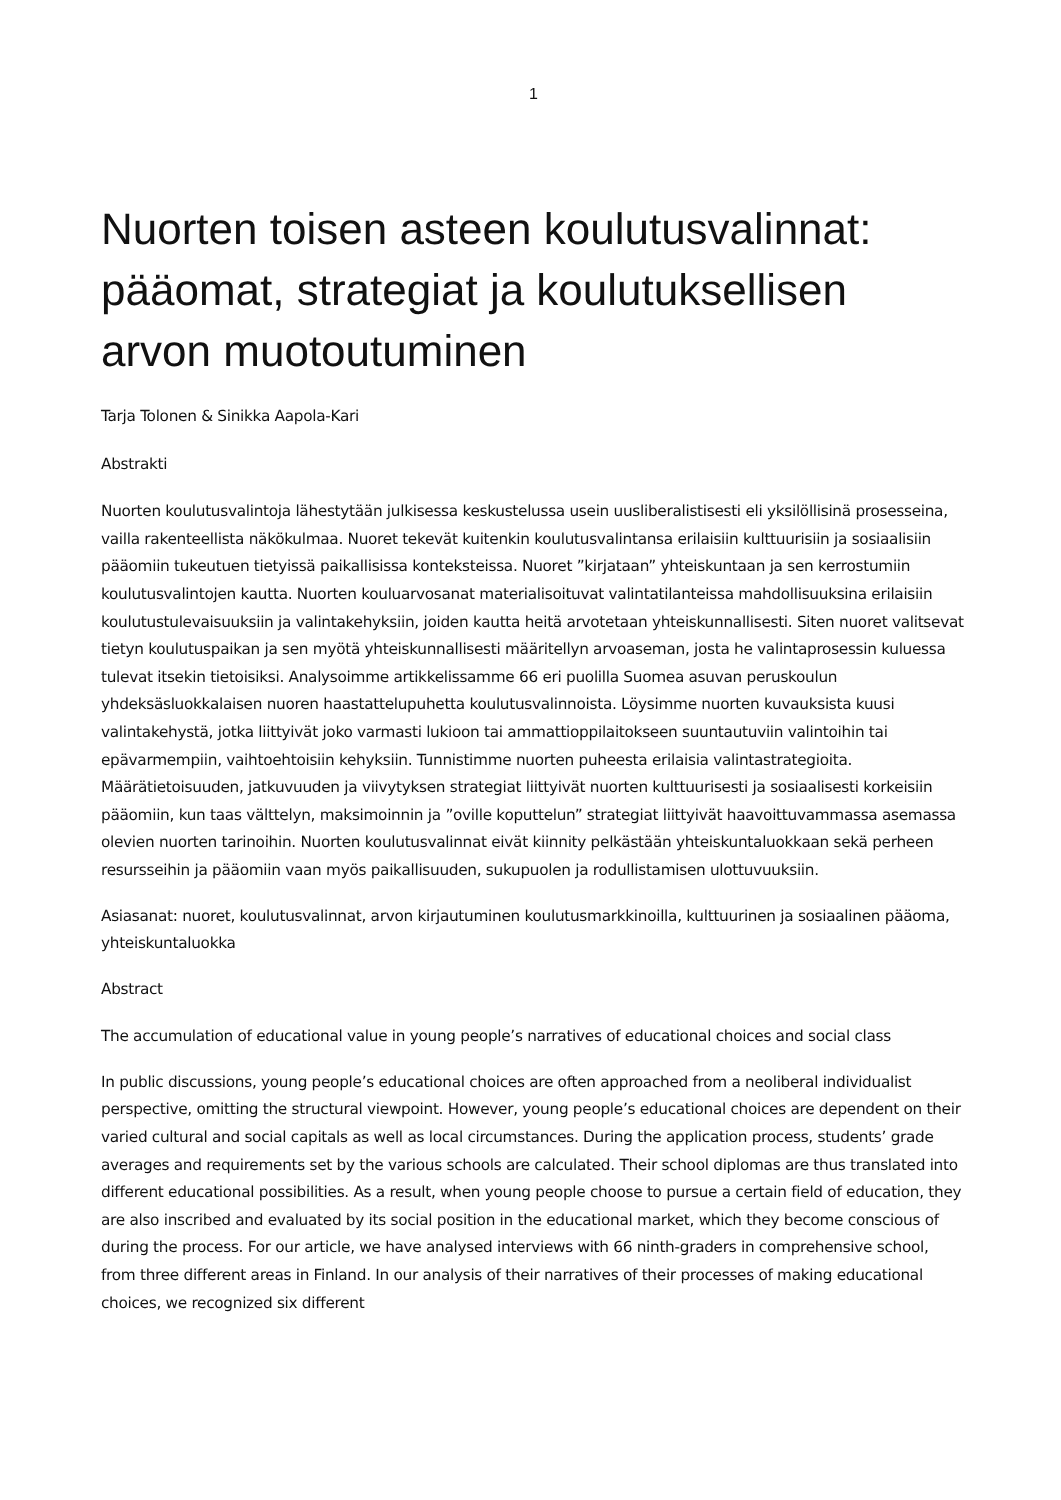1
Nuorten toisen asteen koulutusvalinnat: pääomat, strategiat ja koulutuksellisen arvon muotoutuminen
Tarja Tolonen & Sinikka Aapola-Kari
Abstrakti
Nuorten koulutusvalintoja lähestytään julkisessa keskustelussa usein uusliberalistisesti eli yksilöllisinä prosesseina, vailla rakenteellista näkökulmaa. Nuoret tekevät kuitenkin koulutusvalintansa erilaisiin kulttuurisiin ja sosiaalisiin pääomiin tukeutuen tietyissä paikallisissa konteksteissa. Nuoret ”kirjataan” yhteiskuntaan ja sen kerrostumiin koulutusvalintojen kautta. Nuorten kouluarvosanat materialisoituvat valintatilanteissa mahdollisuuksina erilaisiin koulutustulevaisuuksiin ja valintakehyksiin, joiden kautta heitä arvotetaan yhteiskunnallisesti. Siten nuoret valitsevat tietyn koulutuspaikan ja sen myötä yhteiskunnallisesti määritellyn arvoaseman, josta he valintaprosessin kuluessa tulevat itsekin tietoisiksi. Analysoimme artikkelissamme 66 eri puolilla Suomea asuvan peruskoulun yhdeksäsluokkalaisen nuoren haastattelupuhetta koulutusvalinnoista. Löysimme nuorten kuvauksista kuusi valintakehystä, jotka liittyivät joko varmasti lukioon tai ammattioppilaitokseen suuntautuviin valintoihin tai epävarmempiin, vaihtoehtoisiin kehyksiin. Tunnistimme nuorten puheesta erilaisia valintastrategioita. Määrätietoisuuden, jatkuvuuden ja viivytyksen strategiat liittyivät nuorten kulttuurisesti ja sosiaalisesti korkeisiin pääomiin, kun taas välttelyn, maksimoinnin ja ”oville koputtelun” strategiat liittyivät haavoittuvammassa asemassa olevien nuorten tarinoihin. Nuorten koulutusvalinnat eivät kiinnity pelkästään yhteiskuntaluokkaan sekä perheen resursseihin ja pääomiin vaan myös paikallisuuden, sukupuolen ja rodullistamisen ulottuvuuksiin.
Asiasanat: nuoret, koulutusvalinnat, arvon kirjautuminen koulutusmarkkinoilla, kulttuurinen ja sosiaalinen pääoma, yhteiskuntaluokka
Abstract
The accumulation of educational value in young people’s narratives of educational choices and social class
In public discussions, young people’s educational choices are often approached from a neoliberal individualist perspective, omitting the structural viewpoint. However, young people’s educational choices are dependent on their varied cultural and social capitals as well as local circumstances. During the application process, students’ grade averages and requirements set by the various schools are calculated. Their school diplomas are thus translated into different educational possibilities. As a result, when young people choose to pursue a certain field of education, they are also inscribed and evaluated by its social position in the educational market, which they become conscious of during the process. For our article, we have analysed interviews with 66 ninth-graders in comprehensive school, from three different areas in Finland. In our analysis of their narratives of their processes of making educational choices, we recognized six different